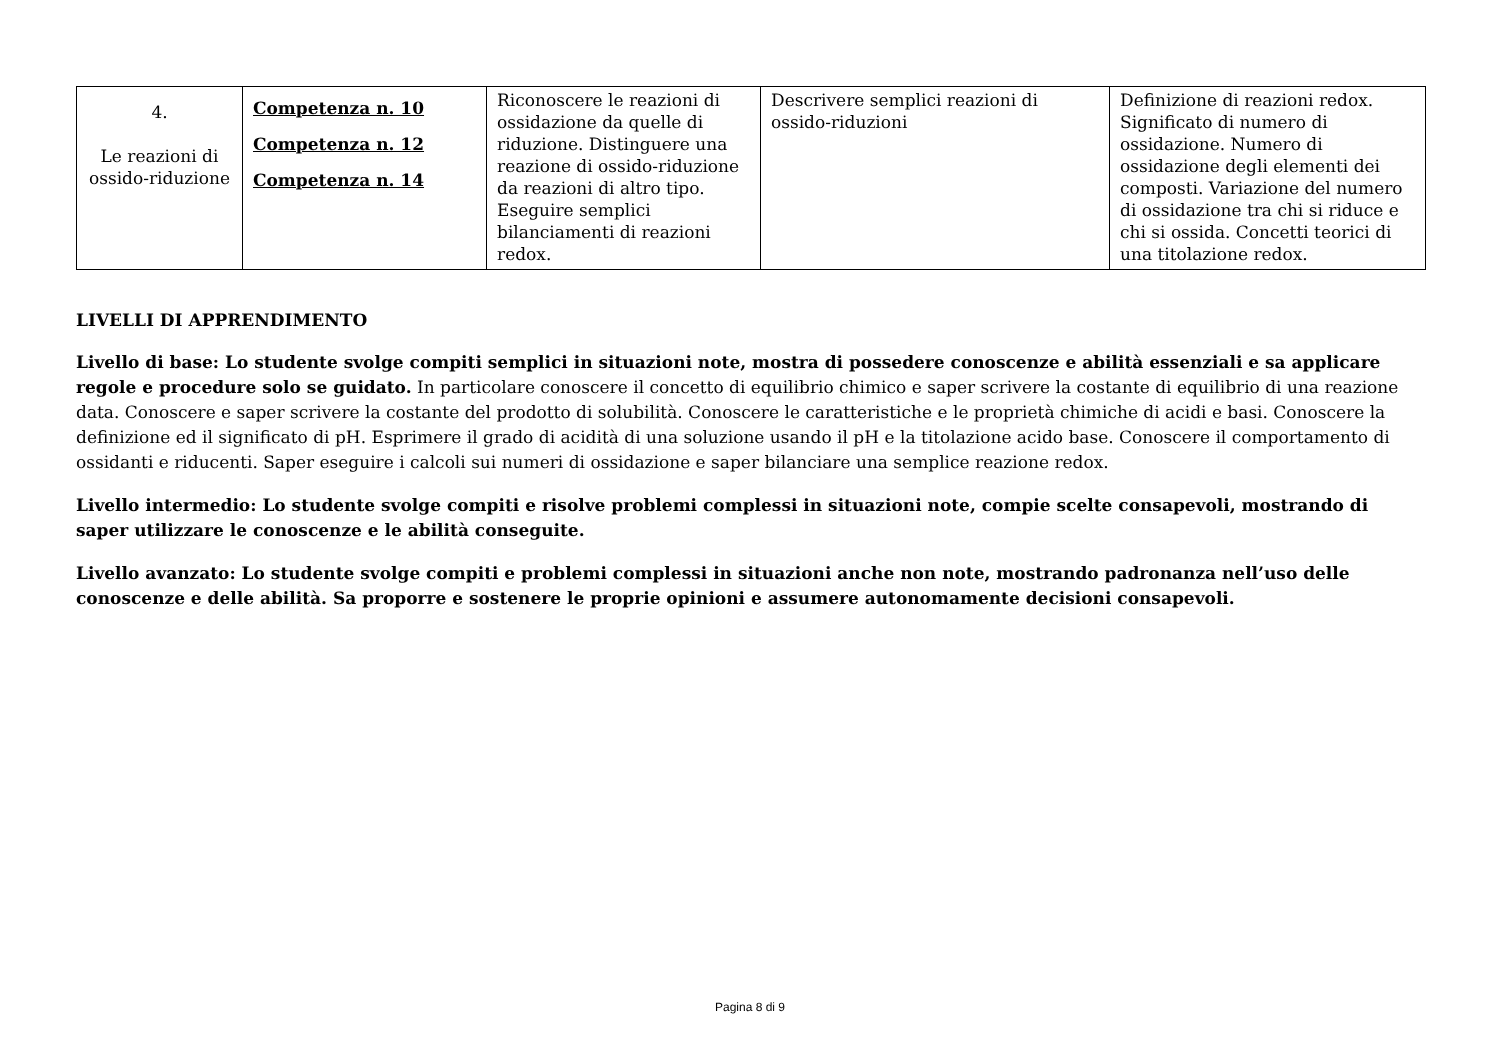| 4. Le reazioni di ossido-riduzione | Competenza n. 10 Competenza n. 12 Competenza n. 14 | Riconoscere le reazioni di ossidazione da quelle di riduzione. Distinguere una reazione di ossido-riduzione da reazioni di altro tipo. Eseguire semplici bilanciamenti di reazioni redox. | Descrivere semplici reazioni di ossido-riduzioni | Definizione di reazioni redox. Significato di numero di ossidazione. Numero di ossidazione degli elementi dei composti. Variazione del numero di ossidazione tra chi si riduce e chi si ossida. Concetti teorici di una titolazione redox. |
LIVELLI DI APPRENDIMENTO
Livello di base: Lo studente svolge compiti semplici in situazioni note, mostra di possedere conoscenze e abilità essenziali e sa applicare regole e procedure solo se guidato. In particolare conoscere il concetto di equilibrio chimico e saper scrivere la costante di equilibrio di una reazione data. Conoscere e saper scrivere la costante del prodotto di solubilità. Conoscere le caratteristiche e le proprietà chimiche di acidi e basi. Conoscere la definizione ed il significato di pH. Esprimere il grado di acidità di una soluzione usando il pH e la titolazione acido base. Conoscere il comportamento di ossidanti e riducenti. Saper eseguire i calcoli sui numeri di ossidazione e saper bilanciare una semplice reazione redox.
Livello intermedio: Lo studente svolge compiti e risolve problemi complessi in situazioni note, compie scelte consapevoli, mostrando di saper utilizzare le conoscenze e le abilità conseguite.
Livello avanzato: Lo studente svolge compiti e problemi complessi in situazioni anche non note, mostrando padronanza nell’uso delle conoscenze e delle abilità. Sa proporre e sostenere le proprie opinioni e assumere autonomamente decisioni consapevoli.
Pagina 8 di 9